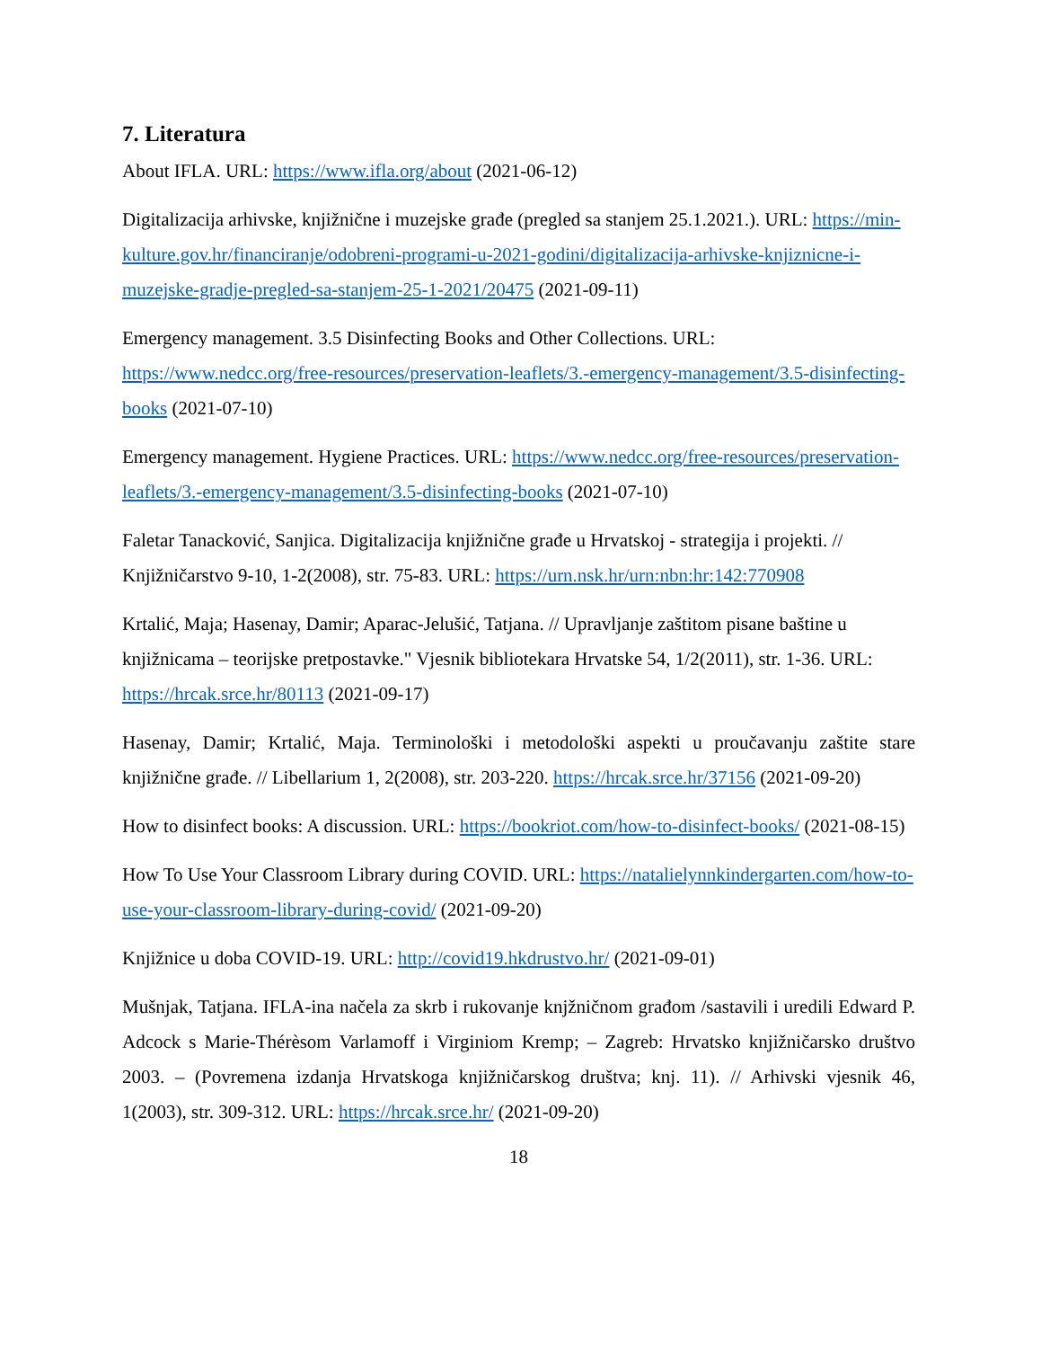7. Literatura
About IFLA. URL: https://www.ifla.org/about (2021-06-12)
Digitalizacija arhivske, knjižnične i muzejske građe (pregled sa stanjem 25.1.2021.). URL: https://min-kulture.gov.hr/financiranje/odobreni-programi-u-2021-godini/digitalizacija-arhivske-knjiznicne-i-muzejske-gradje-pregled-sa-stanjem-25-1-2021/20475 (2021-09-11)
Emergency management. 3.5 Disinfecting Books and Other Collections. URL: https://www.nedcc.org/free-resources/preservation-leaflets/3.-emergency-management/3.5-disinfecting-books (2021-07-10)
Emergency management. Hygiene Practices. URL: https://www.nedcc.org/free-resources/preservation-leaflets/3.-emergency-management/3.5-disinfecting-books (2021-07-10)
Faletar Tanacković, Sanjica. Digitalizacija knjižnične građe u Hrvatskoj - strategija i projekti. // Knjižničarstvo 9-10, 1-2(2008), str. 75-83. URL: https://urn.nsk.hr/urn:nbn:hr:142:770908
Krtalić, Maja; Hasenay, Damir; Aparac-Jelušić, Tatjana. // Upravljanje zaštitom pisane baštine u knjižnicama – teorijske pretpostavke." Vjesnik bibliotekara Hrvatske 54, 1/2(2011), str. 1-36. URL: https://hrcak.srce.hr/80113 (2021-09-17)
Hasenay, Damir; Krtalić, Maja. Terminološki i metodološki aspekti u proučavanju zaštite stare knjižnične građe. // Libellarium 1, 2(2008), str. 203-220. https://hrcak.srce.hr/37156 (2021-09-20)
How to disinfect books: A discussion. URL: https://bookriot.com/how-to-disinfect-books/ (2021-08-15)
How To Use Your Classroom Library during COVID. URL: https://natalielynnkindergarten.com/how-to-use-your-classroom-library-during-covid/ (2021-09-20)
Knjižnice u doba COVID-19. URL: http://covid19.hkdrustvo.hr/ (2021-09-01)
Mušnjak, Tatjana. IFLA-ina načela za skrb i rukovanje knjžničnom građom /sastavili i uredili Edward P. Adcock s Marie-Thérèsom Varlamoff i Virginiom Kremp; – Zagreb: Hrvatsko knjižničarsko društvo 2003. – (Povremena izdanja Hrvatskoga knjižničarskog društva; knj. 11). // Arhivski vjesnik 46, 1(2003), str. 309-312. URL: https://hrcak.srce.hr/ (2021-09-20)
18